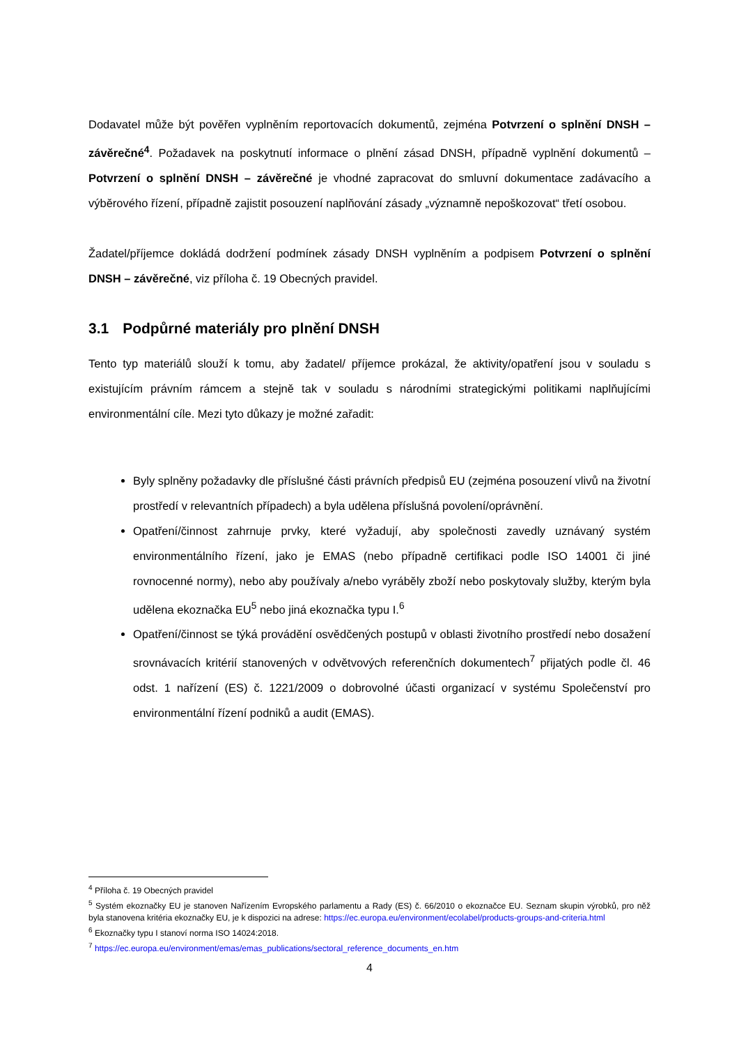Dodavatel může být pověřen vyplněním reportovacích dokumentů, zejména Potvrzení o splnění DNSH – závěrečné<sup>4</sup>. Požadavek na poskytnutí informace o plnění zásad DNSH, případně vyplnění dokumentů – Potvrzení o splnění DNSH – závěrečné je vhodné zapracovat do smluvní dokumentace zadávacího a výběrového řízení, případně zajistit posouzení naplňování zásady „významně nepoškozovat“ třetí osobou.
Žadatel/příjemce dokládá dodržení podmínek zásady DNSH vyplněním a podpisem Potvrzení o splnění DNSH – závěrečné, viz příloha č. 19 Obecných pravidel.
3.1 Podpůrné materiály pro plnění DNSH
Tento typ materiálů slouží k tomu, aby žadatel/ příjemce prokázal, že aktivity/opatření jsou v souladu s existujícím právním rámcem a stejně tak v souladu s národními strategickými politikami naplňujícími environmentální cíle. Mezi tyto důkazy je možné zařadit:
Byly splněny požadavky dle příslušné části právních předpisů EU (zejména posouzení vlivů na životní prostředí v relevantních případech) a byla udělena příslušná povolení/oprávnění.
Opatření/činnost zahrnuje prvky, které vyžadují, aby společnosti zavedly uznávaný systém environmentálního řízení, jako je EMAS (nebo případně certifikaci podle ISO 14001 či jiné rovnocenné normy), nebo aby používaly a/nebo vyráběly zboží nebo poskytovaly služby, kterým byla udělena ekoznačka EU<sup>5</sup> nebo jiná ekoznačka typu I.<sup>6</sup>
Opatření/činnost se týká provádění osvědčených postupů v oblasti životního prostředí nebo dosažení srovnávacích kritérií stanovených v odvětvových referenčních dokumentech<sup>7</sup> přijatých podle čl. 46 odst. 1 nařízení (ES) č. 1221/2009 o dobrovolné účasti organizací v systému Společenství pro environmentální řízení podniků a audit (EMAS).
<sup>4</sup> Příloha č. 19 Obecných pravidel
<sup>5</sup> Systém ekoznačky EU je stanoven Nařízením Evropského parlamentu a Rady (ES) č. 66/2010 o ekoznačce EU. Seznam skupin výrobků, pro něž byla stanovena kritéria ekoznačky EU, je k dispozici na adrese: https://ec.europa.eu/environment/ecolabel/products-groups-and-criteria.html
<sup>6</sup> Ekoznačky typu I stanoví norma ISO 14024:2018.
<sup>7</sup> https://ec.europa.eu/environment/emas/emas_publications/sectoral_reference_documents_en.htm
4